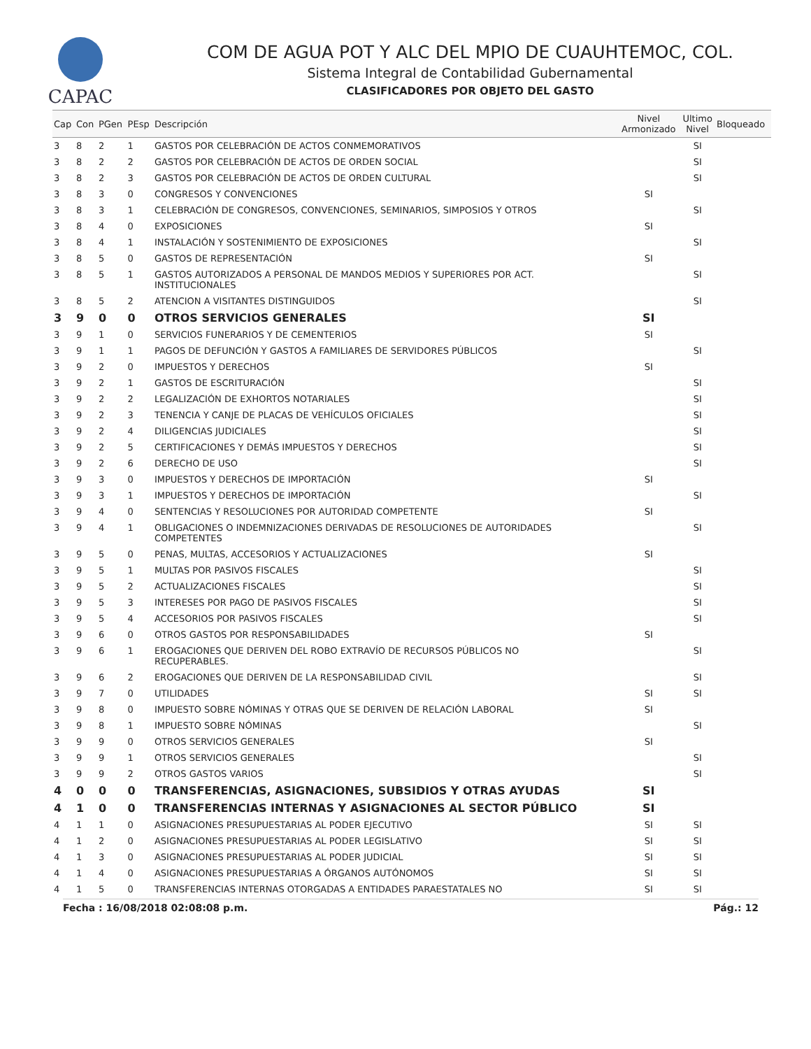CAPAC
COM DE AGUA POT Y ALC DEL MPIO DE CUAUHTEMOC, COL.
Sistema Integral de Contabilidad Gubernamental
CLASIFICADORES POR OBJETO DEL GASTO
| Cap | Con | PGen | PEsp | Descripción | Nivel Armonizado | Ultimo Nivel | Bloqueado |
| --- | --- | --- | --- | --- | --- | --- | --- |
| 3 | 8 | 2 | 1 | GASTOS POR CELEBRACIÓN DE ACTOS CONMEMORATIVOS | | SI | |
| 3 | 8 | 2 | 2 | GASTOS POR CELEBRACIÓN DE ACTOS DE ORDEN SOCIAL | | SI | |
| 3 | 8 | 2 | 3 | GASTOS POR CELEBRACIÓN DE ACTOS DE ORDEN CULTURAL | | SI | |
| 3 | 8 | 3 | 0 | CONGRESOS Y CONVENCIONES | SI | | |
| 3 | 8 | 3 | 1 | CELEBRACIÓN DE CONGRESOS, CONVENCIONES, SEMINARIOS, SIMPOSIOS Y OTROS | | SI | |
| 3 | 8 | 4 | 0 | EXPOSICIONES | SI | | |
| 3 | 8 | 4 | 1 | INSTALACIÓN Y SOSTENIMIENTO DE EXPOSICIONES | | SI | |
| 3 | 8 | 5 | 0 | GASTOS DE REPRESENTACIÓN | SI | | |
| 3 | 8 | 5 | 1 | GASTOS AUTORIZADOS A PERSONAL DE MANDOS MEDIOS Y SUPERIORES POR ACT. INSTITUCIONALES | | SI | |
| 3 | 8 | 5 | 2 | ATENCION A VISITANTES DISTINGUIDOS | | SI | |
| 3 | 9 | 0 | 0 | OTROS SERVICIOS GENERALES | SI | | |
| 3 | 9 | 1 | 0 | SERVICIOS FUNERARIOS Y DE CEMENTERIOS | SI | | |
| 3 | 9 | 1 | 1 | PAGOS DE DEFUNCIÓN Y GASTOS A FAMILIARES DE SERVIDORES PÚBLICOS | | SI | |
| 3 | 9 | 2 | 0 | IMPUESTOS Y DERECHOS | SI | | |
| 3 | 9 | 2 | 1 | GASTOS DE ESCRITURACIÓN | | SI | |
| 3 | 9 | 2 | 2 | LEGALIZACIÓN DE EXHORTOS NOTARIALES | | SI | |
| 3 | 9 | 2 | 3 | TENENCIA Y CANJE DE PLACAS DE VEHÍCULOS OFICIALES | | SI | |
| 3 | 9 | 2 | 4 | DILIGENCIAS JUDICIALES | | SI | |
| 3 | 9 | 2 | 5 | CERTIFICACIONES Y DEMÁS IMPUESTOS Y DERECHOS | | SI | |
| 3 | 9 | 2 | 6 | DERECHO DE USO | | SI | |
| 3 | 9 | 3 | 0 | IMPUESTOS Y DERECHOS DE IMPORTACIÓN | SI | | |
| 3 | 9 | 3 | 1 | IMPUESTOS Y DERECHOS DE IMPORTACIÓN | | SI | |
| 3 | 9 | 4 | 0 | SENTENCIAS Y RESOLUCIONES POR AUTORIDAD COMPETENTE | SI | | |
| 3 | 9 | 4 | 1 | OBLIGACIONES O INDEMNIZACIONES DERIVADAS DE RESOLUCIONES DE AUTORIDADES COMPETENTES | | SI | |
| 3 | 9 | 5 | 0 | PENAS, MULTAS, ACCESORIOS Y ACTUALIZACIONES | SI | | |
| 3 | 9 | 5 | 1 | MULTAS POR PASIVOS FISCALES | | SI | |
| 3 | 9 | 5 | 2 | ACTUALIZACIONES FISCALES | | SI | |
| 3 | 9 | 5 | 3 | INTERESES POR PAGO DE PASIVOS FISCALES | | SI | |
| 3 | 9 | 5 | 4 | ACCESORIOS POR PASIVOS FISCALES | | SI | |
| 3 | 9 | 6 | 0 | OTROS GASTOS POR RESPONSABILIDADES | SI | | |
| 3 | 9 | 6 | 1 | EROGACIONES QUE DERIVEN DEL ROBO EXTRAVÍO DE RECURSOS PÚBLICOS NO RECUPERABLES. | | SI | |
| 3 | 9 | 6 | 2 | EROGACIONES QUE DERIVEN DE LA RESPONSABILIDAD CIVIL | | SI | |
| 3 | 9 | 7 | 0 | UTILIDADES | SI | SI | |
| 3 | 9 | 8 | 0 | IMPUESTO SOBRE NÓMINAS Y OTRAS QUE SE DERIVEN DE RELACIÓN LABORAL | SI | | |
| 3 | 9 | 8 | 1 | IMPUESTO SOBRE NÓMINAS | | SI | |
| 3 | 9 | 9 | 0 | OTROS SERVICIOS GENERALES | SI | | |
| 3 | 9 | 9 | 1 | OTROS SERVICIOS GENERALES | | SI | |
| 3 | 9 | 9 | 2 | OTROS GASTOS VARIOS | | SI | |
| 4 | 0 | 0 | 0 | TRANSFERENCIAS, ASIGNACIONES, SUBSIDIOS Y OTRAS AYUDAS | SI | | |
| 4 | 1 | 0 | 0 | TRANSFERENCIAS INTERNAS Y ASIGNACIONES AL SECTOR PÚBLICO | SI | | |
| 4 | 1 | 1 | 0 | ASIGNACIONES PRESUPUESTARIAS AL PODER EJECUTIVO | SI | SI | |
| 4 | 1 | 2 | 0 | ASIGNACIONES PRESUPUESTARIAS AL PODER LEGISLATIVO | SI | SI | |
| 4 | 1 | 3 | 0 | ASIGNACIONES PRESUPUESTARIAS AL PODER JUDICIAL | SI | SI | |
| 4 | 1 | 4 | 0 | ASIGNACIONES PRESUPUESTARIAS A ÓRGANOS AUTÓNOMOS | SI | SI | |
| 4 | 1 | 5 | 0 | TRANSFERENCIAS INTERNAS OTORGADAS A ENTIDADES PARAESTATALES NO | SI | SI | |
Fecha : 16/08/2018 02:08:08 p.m. Pág.: 12